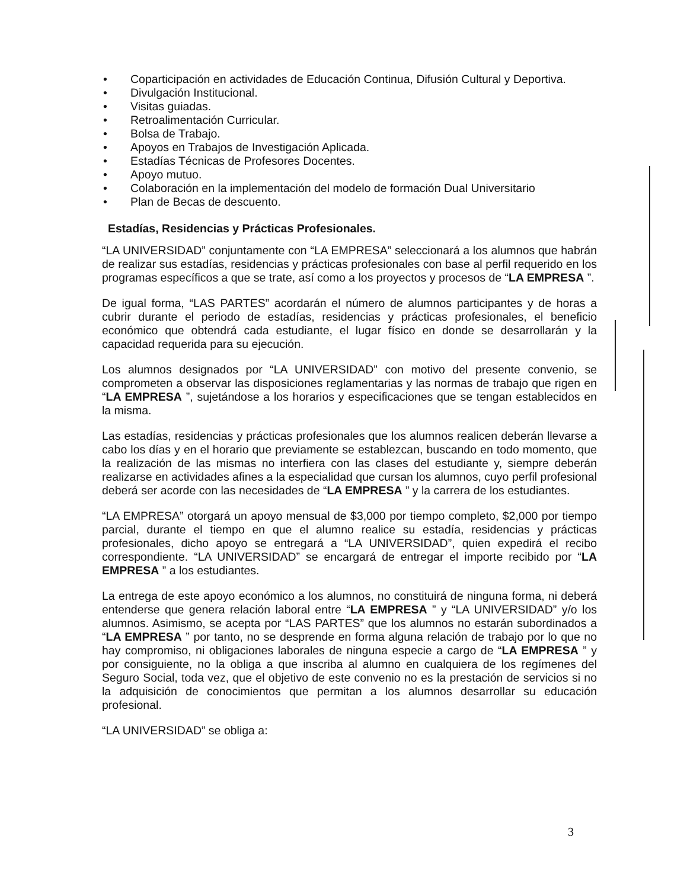• Coparticipación en actividades de Educación Continua, Difusión Cultural y Deportiva.
• Divulgación Institucional.
• Visitas guiadas.
• Retroalimentación Curricular.
• Bolsa de Trabajo.
• Apoyos en Trabajos de Investigación Aplicada.
• Estadías Técnicas de Profesores Docentes.
• Apoyo mutuo.
• Colaboración en la implementación del modelo de formación Dual Universitario
• Plan de Becas de descuento.
Estadías, Residencias y Prácticas Profesionales.
“LA UNIVERSIDAD” conjuntamente con “LA EMPRESA” seleccionará a los alumnos que habrán de realizar sus estadías, residencias y prácticas profesionales con base al perfil requerido en los programas específicos a que se trate, así como a los proyectos y procesos de “LA EMPRESA ”.
De igual forma, “LAS PARTES” acordarán el número de alumnos participantes y de horas a cubrir durante el periodo de estadías, residencias y prácticas profesionales, el beneficio económico que obtendrá cada estudiante, el lugar físico en donde se desarrollarán y la capacidad requerida para su ejecución.
Los alumnos designados por “LA UNIVERSIDAD” con motivo del presente convenio, se comprometen a observar las disposiciones reglamentarias y las normas de trabajo que rigen en “LA EMPRESA ”, sujetándose a los horarios y especificaciones que se tengan establecidos en la misma.
Las estadías, residencias y prácticas profesionales que los alumnos realicen deberán llevarse a cabo los días y en el horario que previamente se establezcan, buscando en todo momento, que la realización de las mismas no interfiera con las clases del estudiante y, siempre deberán realizarse en actividades afines a la especialidad que cursan los alumnos, cuyo perfil profesional deberá ser acorde con las necesidades de “LA EMPRESA ” y la carrera de los estudiantes.
“LA EMPRESA” otorgará un apoyo mensual de $3,000 por tiempo completo, $2,000 por tiempo parcial, durante el tiempo en que el alumno realice su estadía, residencias y prácticas profesionales, dicho apoyo se entregará a “LA UNIVERSIDAD”, quien expedirá el recibo correspondiente. “LA UNIVERSIDAD” se encargará de entregar el importe recibido por “LA EMPRESA ” a los estudiantes.
La entrega de este apoyo económico a los alumnos, no constituirá de ninguna forma, ni deberá entenderse que genera relación laboral entre “LA EMPRESA ” y “LA UNIVERSIDAD” y/o los alumnos. Asimismo, se acepta por “LAS PARTES” que los alumnos no estarán subordinados a “LA EMPRESA ” por tanto, no se desprende en forma alguna relación de trabajo por lo que no hay compromiso, ni obligaciones laborales de ninguna especie a cargo de “LA EMPRESA ” y por consiguiente, no la obliga a que inscriba al alumno en cualquiera de los regímenes del Seguro Social, toda vez, que el objetivo de este convenio no es la prestación de servicios si no la adquisición de conocimientos que permitan a los alumnos desarrollar su educación profesional.
“LA UNIVERSIDAD” se obliga a:
3